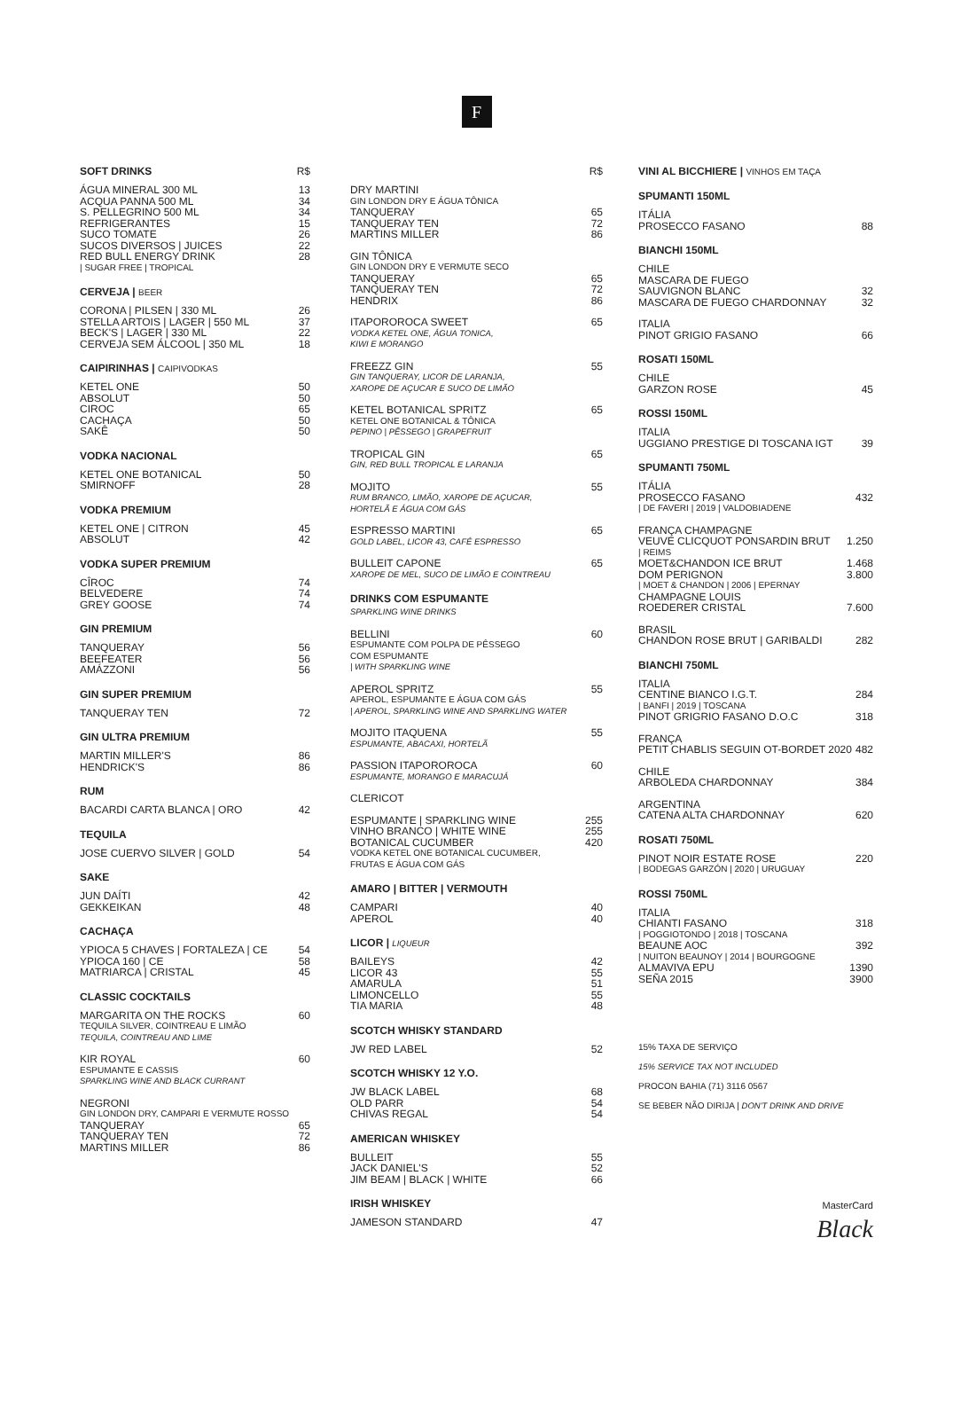F
SOFT DRINKS R$
ÁGUA MINERAL 300 ML 13
ACQUA PANNA 500 ML 34
S. PELLEGRINO 500 ML 34
REFRIGERANTES 15
SUCO TOMATE 26
SUCOS DIVERSOS | JUICES 22
RED BULL ENERGY DRINK 28
| SUGAR FREE | TROPICAL
CERVEJA | BEER
CORONA | PILSEN | 330 ML 26
STELLA ARTOIS | LAGER | 550 ML 37
BECK'S | LAGER | 330 ML 22
CERVEJA SEM ÁLCOOL | 350 ML 18
CAIPIRINHAS | CAIPIVODKAS
KETEL ONE 50
ABSOLUT 50
CIROC 65
CACHAÇA 50
SAKÊ 50
VODKA NACIONAL
KETEL ONE BOTANICAL 50
SMIRNOFF 28
VODKA PREMIUM
KETEL ONE | CITRON 45
ABSOLUT 42
VODKA SUPER PREMIUM
CÎROC 74
BELVEDERE 74
GREY GOOSE 74
GIN PREMIUM
TANQUERAY 56
BEEFEATER 56
AMÁZZONI 56
GIN SUPER PREMIUM
TANQUERAY TEN 72
GIN ULTRA PREMIUM
MARTIN MILLER'S 86
HENDRICK'S 86
RUM
BACARDI CARTA BLANCA | ORO 42
TEQUILA
JOSE CUERVO SILVER | GOLD 54
SAKE
JUN DAÍTI 42
GEKKEIKAN 48
CACHAÇA
YPIOCA 5 CHAVES | FORTALEZA | CE 54
YPIOCA 160 | CE 58
MATRIARCA | CRISTAL 45
CLASSIC COCKTAILS
MARGARITA ON THE ROCKS 60
TEQUILA SILVER, COINTREAU E LIMÃO
TEQUILA, COINTREAU AND LIME
KIR ROYAL 60
ESPUMANTE E CASSIS
SPARKLING WINE AND BLACK CURRANT
NEGRONI
GIN LONDON DRY, CAMPARI E VERMUTE ROSSO
TANQUERAY 65
TANQUERAY TEN 72
MARTINS MILLER 86
R$
DRY MARTINI
GIN LONDON DRY E ÁGUA TÔNICA
TANQUERAY 65
TANQUERAY TEN 72
MARTINS MILLER 86
GIN TÔNICA
GIN LONDON DRY E VERMUTE SECO
TANQUERAY 65
TANQUERAY TEN 72
HENDRIX 86
ITAPOROROCA SWEET 65
VODKA KETEL ONE, ÁGUA TONICA,
KIWI E MORANGO
FREEZZ GIN 55
GIN TANQUERAY, LICOR DE LARANJA,
XAROPE DE AÇUCAR E SUCO DE LIMÃO
KETEL BOTANICAL SPRITZ 65
KETEL ONE BOTANICAL & TÔNICA
PEPINO | PÊSSEGO | GRAPEFRUIT
TROPICAL GIN 65
GIN, RED BULL TROPICAL E LARANJA
MOJITO 55
RUM BRANCO, LIMÃO, XAROPE DE AÇUCAR,
HORTELÃ E ÁGUA COM GÁS
ESPRESSO MARTINI 65
GOLD LABEL, LICOR 43, CAFÉ ESPRESSO
BULLEIT CAPONE 65
XAROPE DE MEL, SUCO DE LIMÃO E COINTREAU
DRINKS COM ESPUMANTE
SPARKLING WINE DRINKS
BELLINI 60
ESPUMANTE COM POLPA DE PÊSSEGO
COM ESPUMANTE
| WITH SPARKLING WINE
APEROL SPRITZ 55
APEROL, ESPUMANTE E ÁGUA COM GÁS
| APEROL, SPARKLING WINE AND SPARKLING WATER
MOJITO ITAQUENA 55
ESPUMANTE, ABACAXI, HORTELÃ
PASSION ITAPOROROCA 60
ESPUMANTE, MORANGO E MARACUJÁ
CLERICOT
ESPUMANTE | SPARKLING WINE 255
VINHO BRANCO | WHITE WINE 255
BOTANICAL CUCUMBER 420
VODKA KETEL ONE BOTANICAL CUCUMBER,
FRUTAS E ÁGUA COM GÁS
AMARO | BITTER | VERMOUTH
CAMPARI 40
APEROL 40
LICOR | LIQUEUR
BAILEYS 42
LICOR 43 55
AMARULA 51
LIMONCELLO 55
TIA MARIA 48
SCOTCH WHISKY STANDARD
JW RED LABEL 52
SCOTCH WHISKY 12 Y.O.
JW BLACK LABEL 68
OLD PARR 54
CHIVAS REGAL 54
AMERICAN WHISKEY
BULLEIT 55
JACK DANIEL'S 52
JIM BEAM | BLACK | WHITE 66
IRISH WHISKEY
JAMESON STANDARD 47
VINI AL BICCHIERE | VINHOS EM TAÇA
SPUMANTI 150ML
ITÁLIA
PROSECCO FASANO 88
BIANCHI 150ML
CHILE
MASCARA DE FUEGO
SAUVIGNON BLANC 32
MASCARA DE FUEGO CHARDONNAY 32
ITALIA
PINOT GRIGIO FASANO 66
ROSATI 150ML
CHILE
GARZON ROSE 45
ROSSI 150ML
ITALIA
UGGIANO PRESTIGE DI TOSCANA IGT 39
SPUMANTI 750ML
ITÁLIA
PROSECCO FASANO 432
| DE FAVERI | 2019 | VALDOBIADENE
FRANÇA CHAMPAGNE
VEUVE CLICQUOT PONSARDIN BRUT 1.250
| REIMS
MOET&CHANDON ICE BRUT 1.468
DOM PERIGNON 3.800
| MOET & CHANDON | 2006 | EPERNAY
CHAMPAGNE LOUIS
ROEDERER CRISTAL 7.600
BRASIL
CHANDON ROSE BRUT | GARIBALDI 282
BIANCHI 750ML
ITALIA
CENTINE BIANCO I.G.T. 284
| BANFI | 2019 | TOSCANA
PINOT GRIGRIO FASANO D.O.C 318
FRANÇA
PETIT CHABLIS SEGUIN OT-BORDET 2020 482
CHILE
ARBOLEDA CHARDONNAY 384
ARGENTINA
CATENA ALTA CHARDONNAY 620
ROSATI 750ML
PINOT NOIR ESTATE ROSE 220
| BODEGAS GARZÓN | 2020 | URUGUAY
ROSSI 750ML
ITALIA
CHIANTI FASANO 318
| POGGIOTONDO | 2018 | TOSCANA
BEAUNE AOC 392
| NUITON BEAUNOY | 2014 | BOURGOGNE
ALMAVIVA EPU 1390
SEÑA 2015 3900
15% TAXA DE SERVIÇO
15% SERVICE TAX NOT INCLUDED
PROCON BAHIA (71) 3116 0567
SE BEBER NÃO DIRIJA | DON'T DRINK AND DRIVE
MasterCard
Black